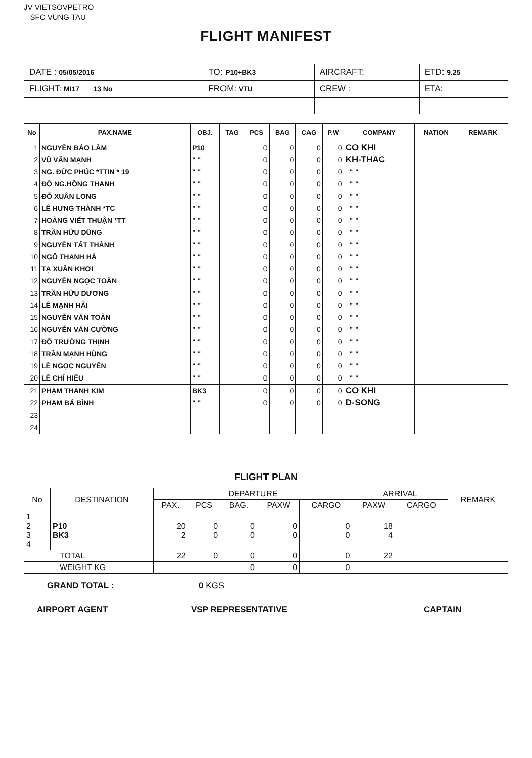JV VIETSOVPETRO
SFC VUNG TAU
FLIGHT MANIFEST
| DATE : 05/05/2016 | TO: P10+BK3 | AIRCRAFT: | ETD: 9.25 |
| FLIGHT: MI17 13 No | FROM: VTU | CREW : | ETA: |
| No | PAX.NAME | OBJ. | TAG | PCS | BAG | CAG | P.W | COMPANY | NATION | REMARK |
| --- | --- | --- | --- | --- | --- | --- | --- | --- | --- | --- |
| 1 | NGUYỄN BẢO LÂM | P10 | | 0 | 0 | 0 | 0 | CO KHI | | |
| 2 | VŨ VĂN MẠNH | " " | | 0 | 0 | 0 | 0 | KH-THAC | | |
| 3 | NG. ĐỨC PHÚC *TTIN * 19 | " " | | 0 | 0 | 0 | 0 | " " | | |
| 4 | ĐỖ NG.HỒNG THANH | " " | | 0 | 0 | 0 | 0 | " " | | |
| 5 | ĐỖ XUÂN LONG | " " | | 0 | 0 | 0 | 0 | " " | | |
| 6 | LÊ HƯNG THÀNH *TC | " " | | 0 | 0 | 0 | 0 | " " | | |
| 7 | HOÀNG VIẾT THUẬN *TT | " " | | 0 | 0 | 0 | 0 | " " | | |
| 8 | TRẦN HỮU DŨNG | " " | | 0 | 0 | 0 | 0 | " " | | |
| 9 | NGUYỄN TẤT THÀNH | " " | | 0 | 0 | 0 | 0 | " " | | |
| 10 | NGÔ THANH HÀ | " " | | 0 | 0 | 0 | 0 | " " | | |
| 11 | TẠ XUÂN KHƠI | " " | | 0 | 0 | 0 | 0 | " " | | |
| 12 | NGUYỄN NGỌC TOÀN | " " | | 0 | 0 | 0 | 0 | " " | | |
| 13 | TRẦN HỮU DƯƠNG | " " | | 0 | 0 | 0 | 0 | " " | | |
| 14 | LÊ MẠNH HẢI | " " | | 0 | 0 | 0 | 0 | " " | | |
| 15 | NGUYỄN VĂN TOẢN | " " | | 0 | 0 | 0 | 0 | " " | | |
| 16 | NGUYỄN VĂN CƯỜNG | " " | | 0 | 0 | 0 | 0 | " " | | |
| 17 | ĐỖ TRƯỜNG THỊNH | " " | | 0 | 0 | 0 | 0 | " " | | |
| 18 | TRẦN MẠNH HÙNG | " " | | 0 | 0 | 0 | 0 | " " | | |
| 19 | LÊ NGỌC NGUYÊN | " " | | 0 | 0 | 0 | 0 | " " | | |
| 20 | LÊ CHÍ HIẾU | " " | | 0 | 0 | 0 | 0 | " " | | |
| 21 | PHẠM THANH KIM | BK3 | | 0 | 0 | 0 | 0 | CO KHI | | |
| 22 | PHẠM BÁ BÌNH | " " | | 0 | 0 | 0 | 0 | D-SONG | | |
| 23 | | | | | | | | | | |
| 24 | | | | | | | | | | |
FLIGHT PLAN
| No | DESTINATION | DEPARTURE | | | | | ARRIVAL | | REMARK |
| --- | --- | --- | --- | --- | --- | --- | --- | --- | --- |
| | | PAX. | PCS | BAG. | PAXW | CARGO | PAXW | CARGO | |
| 1 2 3 4 | P10 BK3 | 20 2 | 0 0 | 0 0 | 0 0 | 0 0 | 18 4 | | |
| TOTAL | | 22 | 0 | 0 | 0 | 0 | 22 | | |
| WEIGHT KG | | | | 0 | 0 | 0 | | | |
GRAND TOTAL : 0 KGS
AIRPORT AGENT VSP REPRESENTATIVE CAPTAIN